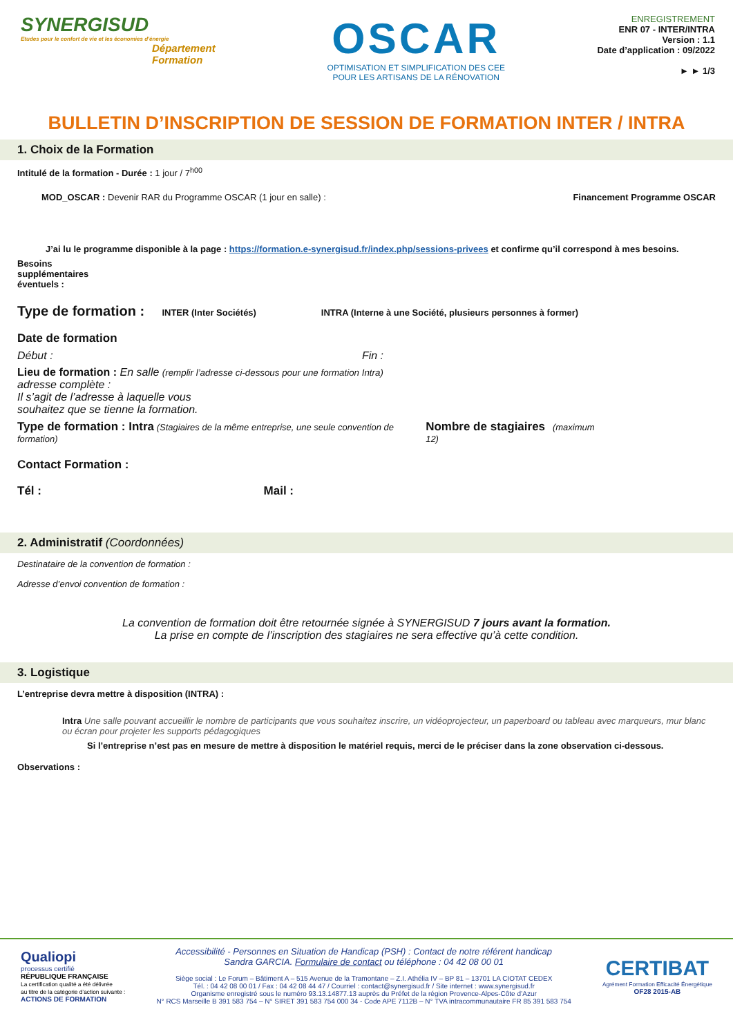SYNERGISUD
Etudes pour le confort de vie et les économies d'énergie
Département
Formation
OSCAR
OPTIMISATION ET SIMPLIFICATION DES CEE
POUR LES ARTISANS DE LA RÉNOVATION
ENREGISTREMENT
ENR 07 - INTER/INTRA
Version : 1.1
Date d’application : 09/2022
► ► 1/3
BULLETIN D’INSCRIPTION DE SESSION DE FORMATION INTER / INTRA
1. Choix de la Formation
Intitulé de la formation - Durée : 1 jour / 7<sup>h00</sup>
MOD_OSCAR : Devenir RAR du Programme OSCAR (1 jour en salle) : Financement Programme OSCAR
J’ai lu le programme disponible à la page : https://formation.e-synergisud.fr/index.php/sessions-privees et confirme qu’il correspond à mes besoins.
Besoins
supplémentaires
éventuels :
Type de formation : INTER (Inter Sociétés) INTRA (Interne à une Société, plusieurs personnes à former)
Date de formation
Début : Fin :
Lieu de formation : En salle (remplir l’adresse ci-dessous pour une formation Intra)
adresse complète :
Il s’agit de l’adresse à laquelle vous
souhaitez que se tienne la formation.
Type de formation : Intra (Stagiaires de la même entreprise, une seule convention de formation) Nombre de stagiaires (maximum 12)
Contact Formation :
Tél : Mail :
2. Administratif (Coordonnées)
Destinataire de la convention de formation :
Adresse d’envoi convention de formation :
La convention de formation doit être retournée signée à SYNERGISUD 7 jours avant la formation.
La prise en compte de l’inscription des stagiaires ne sera effective qu’à cette condition.
3. Logistique
L’entreprise devra mettre à disposition (INTRA) :
Intra Une salle pouvant accueillir le nombre de participants que vous souhaitez inscrire, un vidéoprojecteur, un paperboard ou tableau avec marqueurs, mur blanc ou écran pour projeter les supports pédagogiques
Si l’entreprise n’est pas en mesure de mettre à disposition le matériel requis, merci de le préciser dans la zone observation ci-dessous.
Observations :
Qualiopi
processus certifié
RÉPUBLIQUE FRANÇAISE
La certification qualité a été délivrée
au titre de la catégorie d’action suivante :
ACTIONS DE FORMATION
Accessibilité - Personnes en Situation de Handicap (PSH) : Contact de notre référent handicap
Sandra GARCIA. Formulaire de contact ou téléphone : 04 42 08 00 01
Siège social : Le Forum – Bâtiment A – 515 Avenue de la Tramontane – Z.I. Athélia IV – BP 81 – 13701 LA CIOTAT CEDEX
Tél. : 04 42 08 00 01 / Fax : 04 42 08 44 47 / Courriel : contact@synergisud.fr / Site internet : www.synergisud.fr
Organisme enregistré sous le numéro 93.13.14877.13 auprès du Préfet de la région Provence-Alpes-Côte d’Azur
N° RCS Marseille B 391 583 754 – N° SIRET 391 583 754 000 34 - Code APE 7112B – N° TVA intracommunautaire FR 85 391 583 754
CERTIBAT
Agrément Formation Efficacité Énergétique
OF28 2015-AB